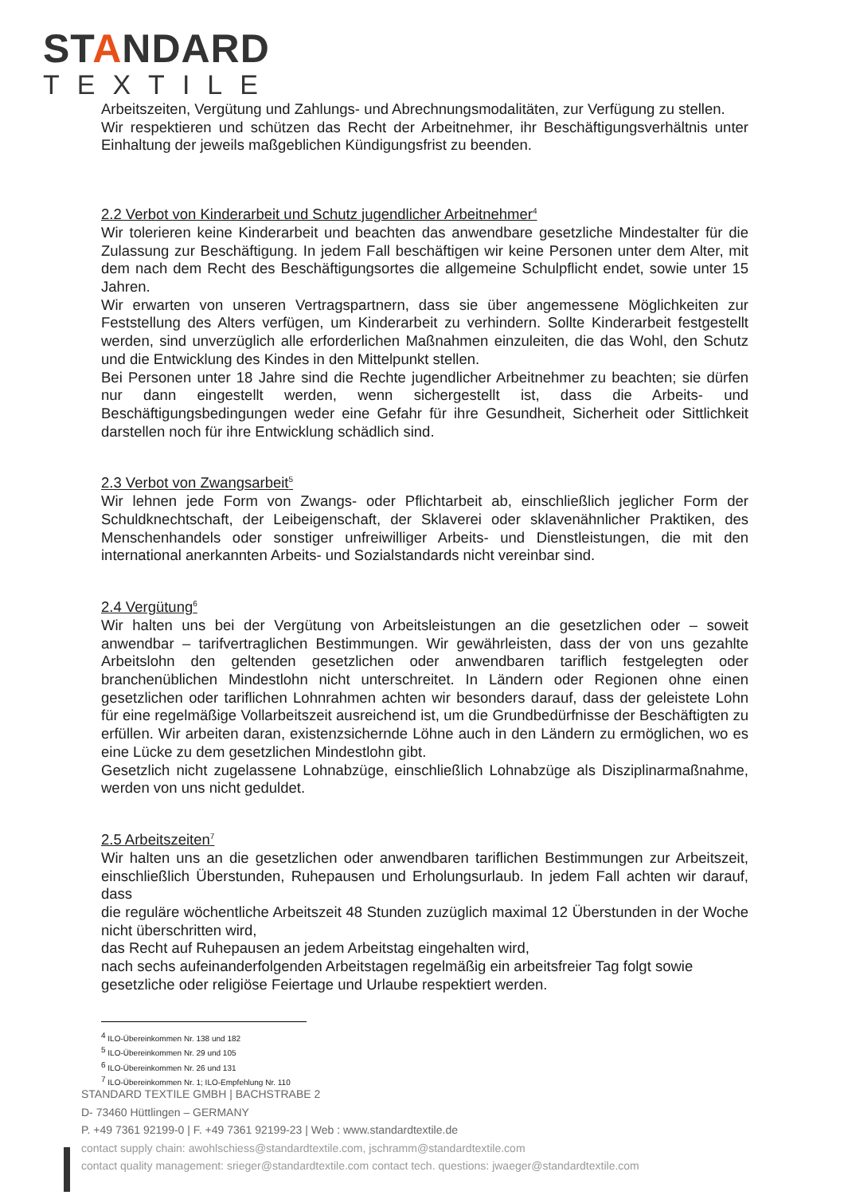STANDARD
TEXTILE
Arbeitszeiten, Vergütung und Zahlungs- und Abrechnungsmodalitäten, zur Verfügung zu stellen.
Wir respektieren und schützen das Recht der Arbeitnehmer, ihr Beschäftigungsverhältnis unter Einhaltung der jeweils maßgeblichen Kündigungsfrist zu beenden.
2.2 Verbot von Kinderarbeit und Schutz jugendlicher Arbeitnehmer<sup>4</sup>
Wir tolerieren keine Kinderarbeit und beachten das anwendbare gesetzliche Mindestalter für die Zulassung zur Beschäftigung. In jedem Fall beschäftigen wir keine Personen unter dem Alter, mit dem nach dem Recht des Beschäftigungsortes die allgemeine Schulpflicht endet, sowie unter 15 Jahren.
Wir erwarten von unseren Vertragspartnern, dass sie über angemessene Möglichkeiten zur Feststellung des Alters verfügen, um Kinderarbeit zu verhindern. Sollte Kinderarbeit festgestellt werden, sind unverzüglich alle erforderlichen Maßnahmen einzuleiten, die das Wohl, den Schutz und die Entwicklung des Kindes in den Mittelpunkt stellen.
Bei Personen unter 18 Jahre sind die Rechte jugendlicher Arbeitnehmer zu beachten; sie dürfen nur dann eingestellt werden, wenn sichergestellt ist, dass die Arbeits- und Beschäftigungsbedingungen weder eine Gefahr für ihre Gesundheit, Sicherheit oder Sittlichkeit darstellen noch für ihre Entwicklung schädlich sind.
2.3 Verbot von Zwangsarbeit<sup>5</sup>
Wir lehnen jede Form von Zwangs- oder Pflichtarbeit ab, einschließlich jeglicher Form der Schuldknechtschaft, der Leibeigenschaft, der Sklaverei oder sklavenähnlicher Praktiken, des Menschenhandels oder sonstiger unfreiwilliger Arbeits- und Dienstleistungen, die mit den international anerkannten Arbeits- und Sozialstandards nicht vereinbar sind.
2.4 Vergütung<sup>6</sup>
Wir halten uns bei der Vergütung von Arbeitsleistungen an die gesetzlichen oder – soweit anwendbar – tarifvertraglichen Bestimmungen. Wir gewährleisten, dass der von uns gezahlte Arbeitslohn den geltenden gesetzlichen oder anwendbaren tariflich festgelegten oder branchenüblichen Mindestlohn nicht unterschreitet. In Ländern oder Regionen ohne einen gesetzlichen oder tariflichen Lohnrahmen achten wir besonders darauf, dass der geleistete Lohn für eine regelmäßige Vollarbeitszeit ausreichend ist, um die Grundbedürfnisse der Beschäftigten zu erfüllen. Wir arbeiten daran, existenzsichernde Löhne auch in den Ländern zu ermöglichen, wo es eine Lücke zu dem gesetzlichen Mindestlohn gibt.
Gesetzlich nicht zugelassene Lohnabzüge, einschließlich Lohnabzüge als Disziplinarmaßnahme, werden von uns nicht geduldet.
2.5 Arbeitszeiten<sup>7</sup>
Wir halten uns an die gesetzlichen oder anwendbaren tariflichen Bestimmungen zur Arbeitszeit, einschließlich Überstunden, Ruhepausen und Erholungsurlaub. In jedem Fall achten wir darauf, dass
die reguläre wöchentliche Arbeitszeit 48 Stunden zuzüglich maximal 12 Überstunden in der Woche nicht überschritten wird,
das Recht auf Ruhepausen an jedem Arbeitstag eingehalten wird,
nach sechs aufeinanderfolgenden Arbeitstagen regelmäßig ein arbeitsfreier Tag folgt sowie gesetzliche oder religiöse Feiertage und Urlaube respektiert werden.
<sup>4</sup> ILO-Übereinkommen Nr. 138 und 182
<sup>5</sup> ILO-Übereinkommen Nr. 29 und 105
<sup>6</sup> ILO-Übereinkommen Nr. 26 und 131
<sup>7</sup> ILO-Übereinkommen Nr. 1; ILO-Empfehlung Nr. 110
STANDARD TEXTILE GMBH | BACHSTRABE 2
D- 73460 Hüttlingen – GERMANY
P. +49 7361 92199-0 | F. +49 7361 92199-23 | Web : www.standardtextile.de
contact supply chain: awohlschiess@standardtextile.com, jschramm@standardtextile.com
contact quality management: srieger@standardtextile.com contact tech. questions: jwaeger@standardtextile.com